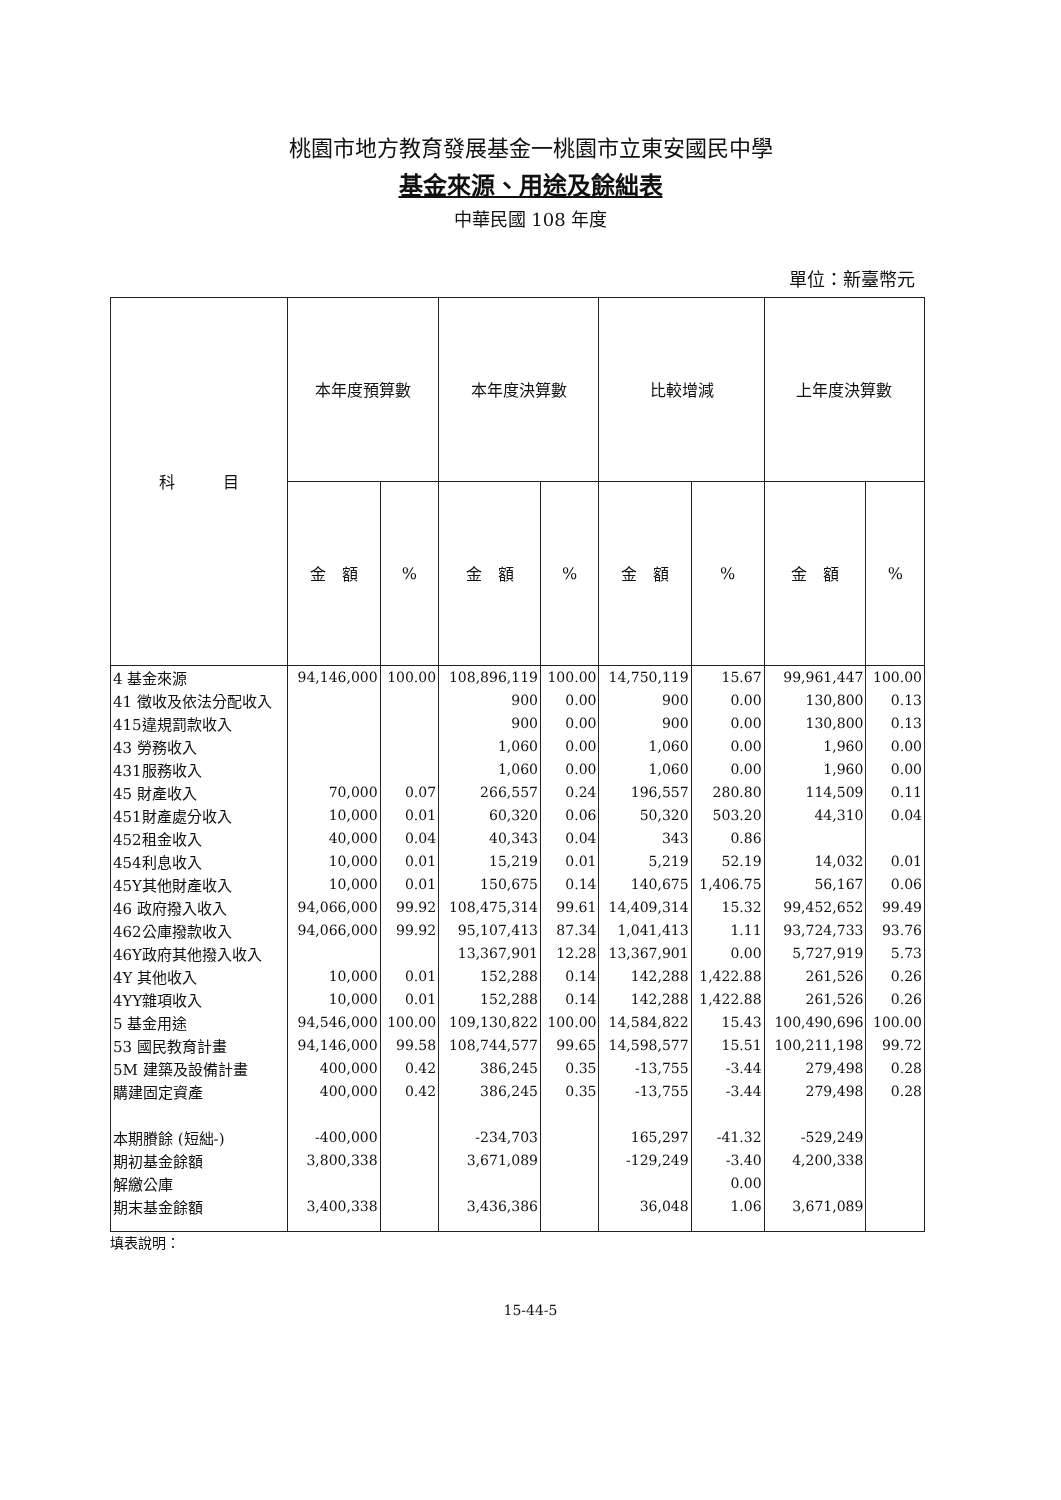桃園市地方教育發展基金一桃園市立東安國民中學
基金來源、用途及餘絀表
中華民國 108 年度
單位：新臺幣元
| 科 目 | 本年度預算數 | | 本年度決算數 | | 比較增減 | | 上年度決算數 | |
| --- | --- | --- | --- | --- | --- | --- | --- | --- |
| | 金 額 | % | 金 額 | % | 金 額 | % | 金 額 | % |
| 4 基金來源 | 94,146,000 | 100.00 | 108,896,119 | 100.00 | 14,750,119 | 15.67 | 99,961,447 | 100.00 |
| 41 徵收及依法分配收入 | | | 900 | 0.00 | 900 | 0.00 | 130,800 | 0.13 |
| 415違規罰款收入 | | | 900 | 0.00 | 900 | 0.00 | 130,800 | 0.13 |
| 43 勞務收入 | | | 1,060 | 0.00 | 1,060 | 0.00 | 1,960 | 0.00 |
| 431服務收入 | | | 1,060 | 0.00 | 1,060 | 0.00 | 1,960 | 0.00 |
| 45 財產收入 | 70,000 | 0.07 | 266,557 | 0.24 | 196,557 | 280.80 | 114,509 | 0.11 |
| 451財產處分收入 | 10,000 | 0.01 | 60,320 | 0.06 | 50,320 | 503.20 | 44,310 | 0.04 |
| 452租金收入 | 40,000 | 0.04 | 40,343 | 0.04 | 343 | 0.86 | | |
| 454利息收入 | 10,000 | 0.01 | 15,219 | 0.01 | 5,219 | 52.19 | 14,032 | 0.01 |
| 45Y其他財產收入 | 10,000 | 0.01 | 150,675 | 0.14 | 140,675 | 1,406.75 | 56,167 | 0.06 |
| 46 政府撥入收入 | 94,066,000 | 99.92 | 108,475,314 | 99.61 | 14,409,314 | 15.32 | 99,452,652 | 99.49 |
| 462公庫撥款收入 | 94,066,000 | 99.92 | 95,107,413 | 87.34 | 1,041,413 | 1.11 | 93,724,733 | 93.76 |
| 46Y政府其他撥入收入 | | | 13,367,901 | 12.28 | 13,367,901 | 0.00 | 5,727,919 | 5.73 |
| 4Y 其他收入 | 10,000 | 0.01 | 152,288 | 0.14 | 142,288 | 1,422.88 | 261,526 | 0.26 |
| 4YY雜項收入 | 10,000 | 0.01 | 152,288 | 0.14 | 142,288 | 1,422.88 | 261,526 | 0.26 |
| 5 基金用途 | 94,546,000 | 100.00 | 109,130,822 | 100.00 | 14,584,822 | 15.43 | 100,490,696 | 100.00 |
| 53 國民教育計畫 | 94,146,000 | 99.58 | 108,744,577 | 99.65 | 14,598,577 | 15.51 | 100,211,198 | 99.72 |
| 5M 建築及設備計畫 | 400,000 | 0.42 | 386,245 | 0.35 | -13,755 | -3.44 | 279,498 | 0.28 |
| 購建固定資產 | 400,000 | 0.42 | 386,245 | 0.35 | -13,755 | -3.44 | 279,498 | 0.28 |
| 本期賸餘 (短絀-) | -400,000 | | -234,703 | | 165,297 | -41.32 | -529,249 | |
| 期初基金餘額 | 3,800,338 | | 3,671,089 | | -129,249 | -3.40 | 4,200,338 | |
| 解繳公庫 | | | | | | 0.00 | | |
| 期末基金餘額 | 3,400,338 | | 3,436,386 | | 36,048 | 1.06 | 3,671,089 | |
填表說明：
15-44-5